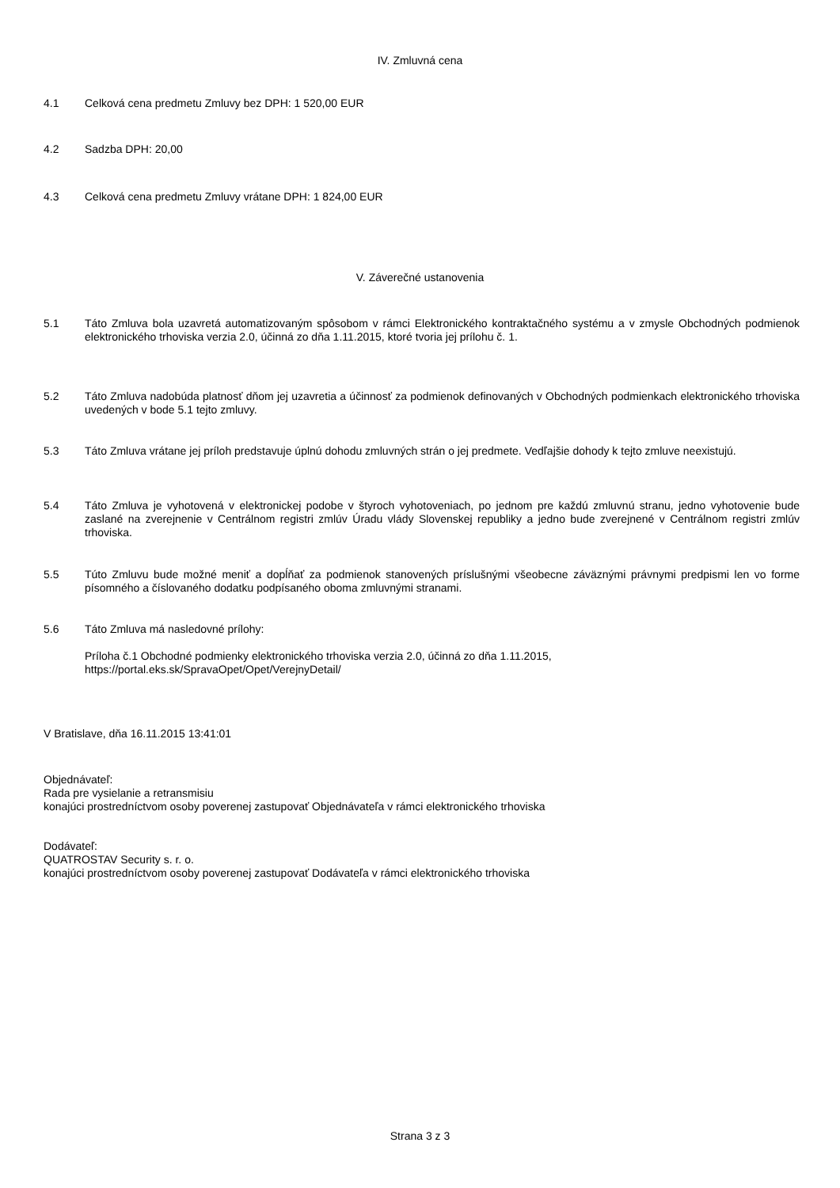IV. Zmluvná cena
4.1 Celková cena predmetu Zmluvy bez DPH: 1 520,00 EUR
4.2 Sadzba DPH: 20,00
4.3 Celková cena predmetu Zmluvy vrátane DPH: 1 824,00 EUR
V. Záverečné ustanovenia
5.1 Táto Zmluva bola uzavretá automatizovaným spôsobom v rámci Elektronického kontraktačného systému a v zmysle Obchodných podmienok elektronického trhoviska verzia 2.0, účinná zo dňa 1.11.2015, ktoré tvoria jej prílohu č. 1.
5.2 Táto Zmluva nadobúda platnosť dňom jej uzavretia a účinnosť za podmienok definovaných v Obchodných podmienkach elektronického trhoviska uvedených v bode 5.1 tejto zmluvy.
5.3 Táto Zmluva vrátane jej príloh predstavuje úplnú dohodu zmluvných strán o jej predmete. Vedľajšie dohody k tejto zmluve neexistujú.
5.4 Táto Zmluva je vyhotovená v elektronickej podobe v štyroch vyhotoveniach, po jednom pre každú zmluvnú stranu, jedno vyhotovenie bude zaslané na zverejnenie v Centrálnom registri zmlúv Úradu vlády Slovenskej republiky a jedno bude zverejnené v Centrálnom registri zmlúv trhoviska.
5.5 Túto Zmluvu bude možné meniť a dopĺňať za podmienok stanovených príslušnými všeobecne záväznými právnymi predpismi len vo forme písomného a číslovaného dodatku podpísaného oboma zmluvnými stranami.
5.6 Táto Zmluva má nasledovné prílohy:
Príloha č.1 Obchodné podmienky elektronického trhoviska verzia 2.0, účinná zo dňa 1.11.2015,
https://portal.eks.sk/SpravaOpet/Opet/VerejnyDetail/
V Bratislave, dňa 16.11.2015 13:41:01
Objednávateľ:
Rada pre vysielanie a retransmisiu
konajúci prostredníctvom osoby poverenej zastupovať Objednávateľa v rámci elektronického trhoviska
Dodávateľ:
QUATROSTAV Security s. r. o.
konajúci prostredníctvom osoby poverenej zastupovať Dodávateľa v rámci elektronického trhoviska
Strana 3 z 3